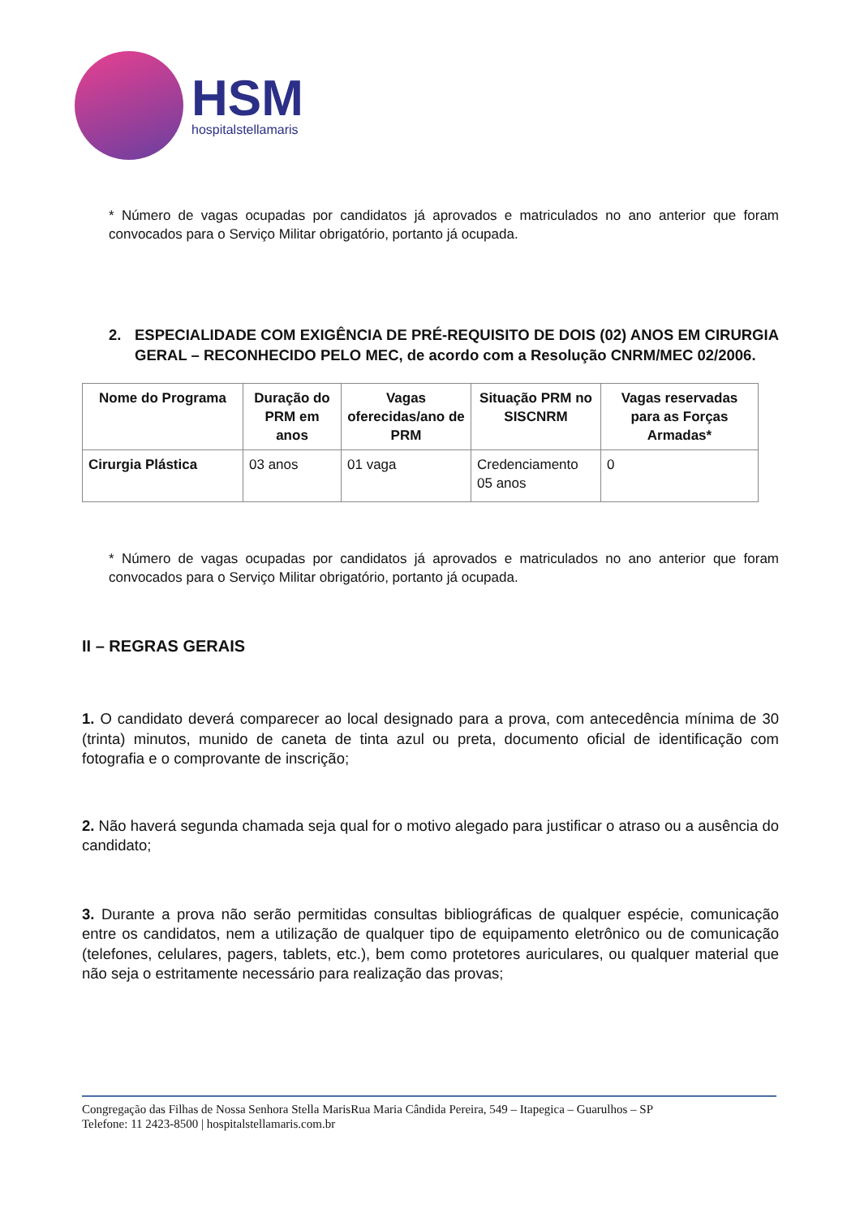HSM
hospitalstellamaris
* Número de vagas ocupadas por candidatos já aprovados e matriculados no ano anterior que foram convocados para o Serviço Militar obrigatório, portanto já ocupada.
2. ESPECIALIDADE COM EXIGÊNCIA DE PRÉ-REQUISITO DE DOIS (02) ANOS EM CIRURGIA GERAL – RECONHECIDO PELO MEC, de acordo com a Resolução CNRM/MEC 02/2006.
| Nome do Programa | Duração do PRM em anos | Vagas oferecidas/ano de PRM | Situação PRM no SISCNRM | Vagas reservadas para as Forças Armadas* |
| --- | --- | --- | --- | --- |
| Cirurgia Plástica | 03 anos | 01 vaga | Credenciamento 05 anos | 0 |
* Número de vagas ocupadas por candidatos já aprovados e matriculados no ano anterior que foram convocados para o Serviço Militar obrigatório, portanto já ocupada.
II – REGRAS GERAIS
1. O candidato deverá comparecer ao local designado para a prova, com antecedência mínima de 30 (trinta) minutos, munido de caneta de tinta azul ou preta, documento oficial de identificação com fotografia e o comprovante de inscrição;
2. Não haverá segunda chamada seja qual for o motivo alegado para justificar o atraso ou a ausência do candidato;
3. Durante a prova não serão permitidas consultas bibliográficas de qualquer espécie, comunicação entre os candidatos, nem a utilização de qualquer tipo de equipamento eletrônico ou de comunicação (telefones, celulares, pagers, tablets, etc.), bem como protetores auriculares, ou qualquer material que não seja o estritamente necessário para realização das provas;
Congregação das Filhas de Nossa Senhora Stella MarisRua Maria Cândida Pereira, 549 – Itapegica – Guarulhos – SP
Telefone: 11 2423-8500 | hospitalstellamaris.com.br